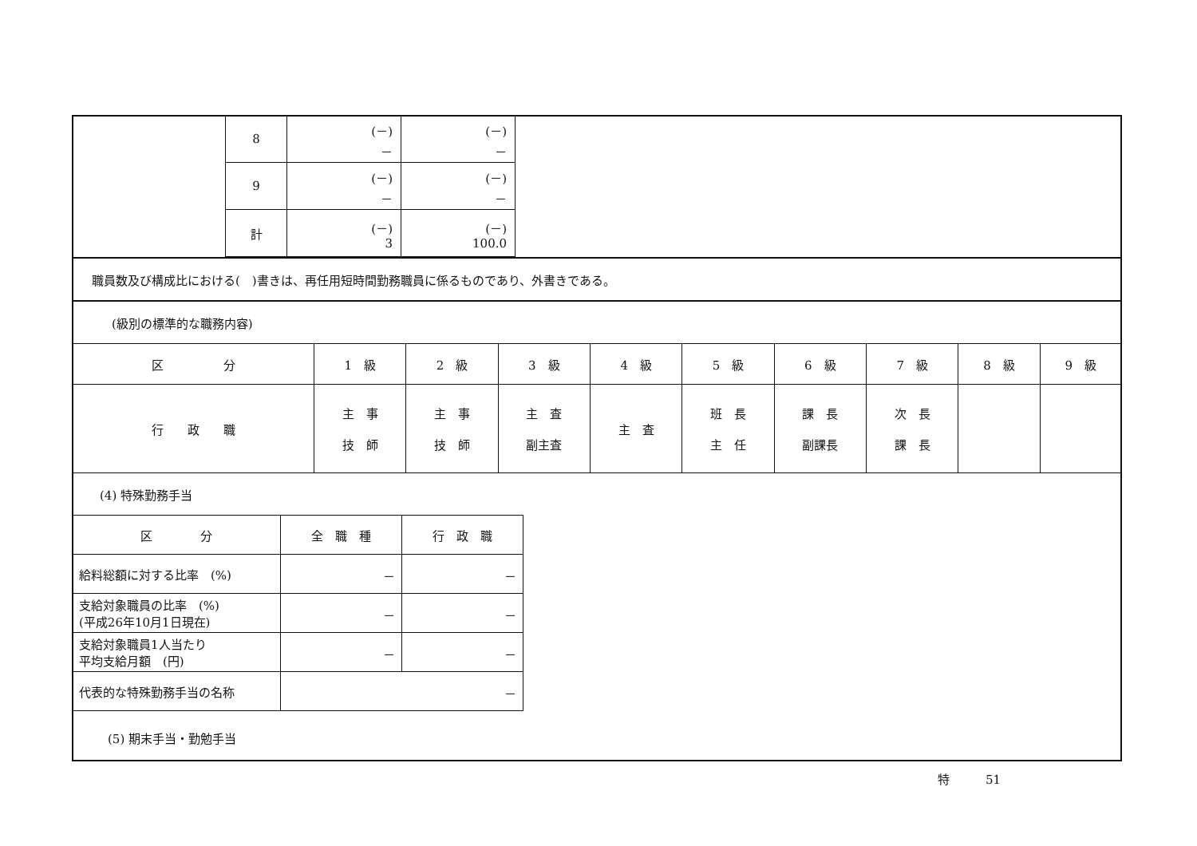| 8 | (－) － | (－) － |
| 9 | (－) － | (－) － |
| 計 | (－) 3 | (－) 100.0 |
職員数及び構成比における(　)書きは、再任用短時間勤務職員に係るものであり、外書きである。
(級別の標準的な職務内容)
| 区 分 | 1 級 | 2 級 | 3 級 | 4 級 | 5 級 | 6 級 | 7 級 | 8 級 | 9 級 |
| 行 政 職 | 主 事 技 師 | 主 事 技 師 | 主 査 副主査 | 主 査 | 班 長 主 任 | 課 長 副課長 | 次 長 課 長 | | |
(4) 特殊勤務手当
| 区 分 | 全 職 種 | 行 政 職 |
| 給料総額に対する比率 (%) | － | － |
| 支給対象職員の比率 (%) (平成26年10月1日現在) | － | － |
| 支給対象職員1人当たり 平均支給月額 (円) | － | － |
| 代表的な特殊勤務手当の名称 | － | |
(5) 期末手当・勤勉手当
特　　　51